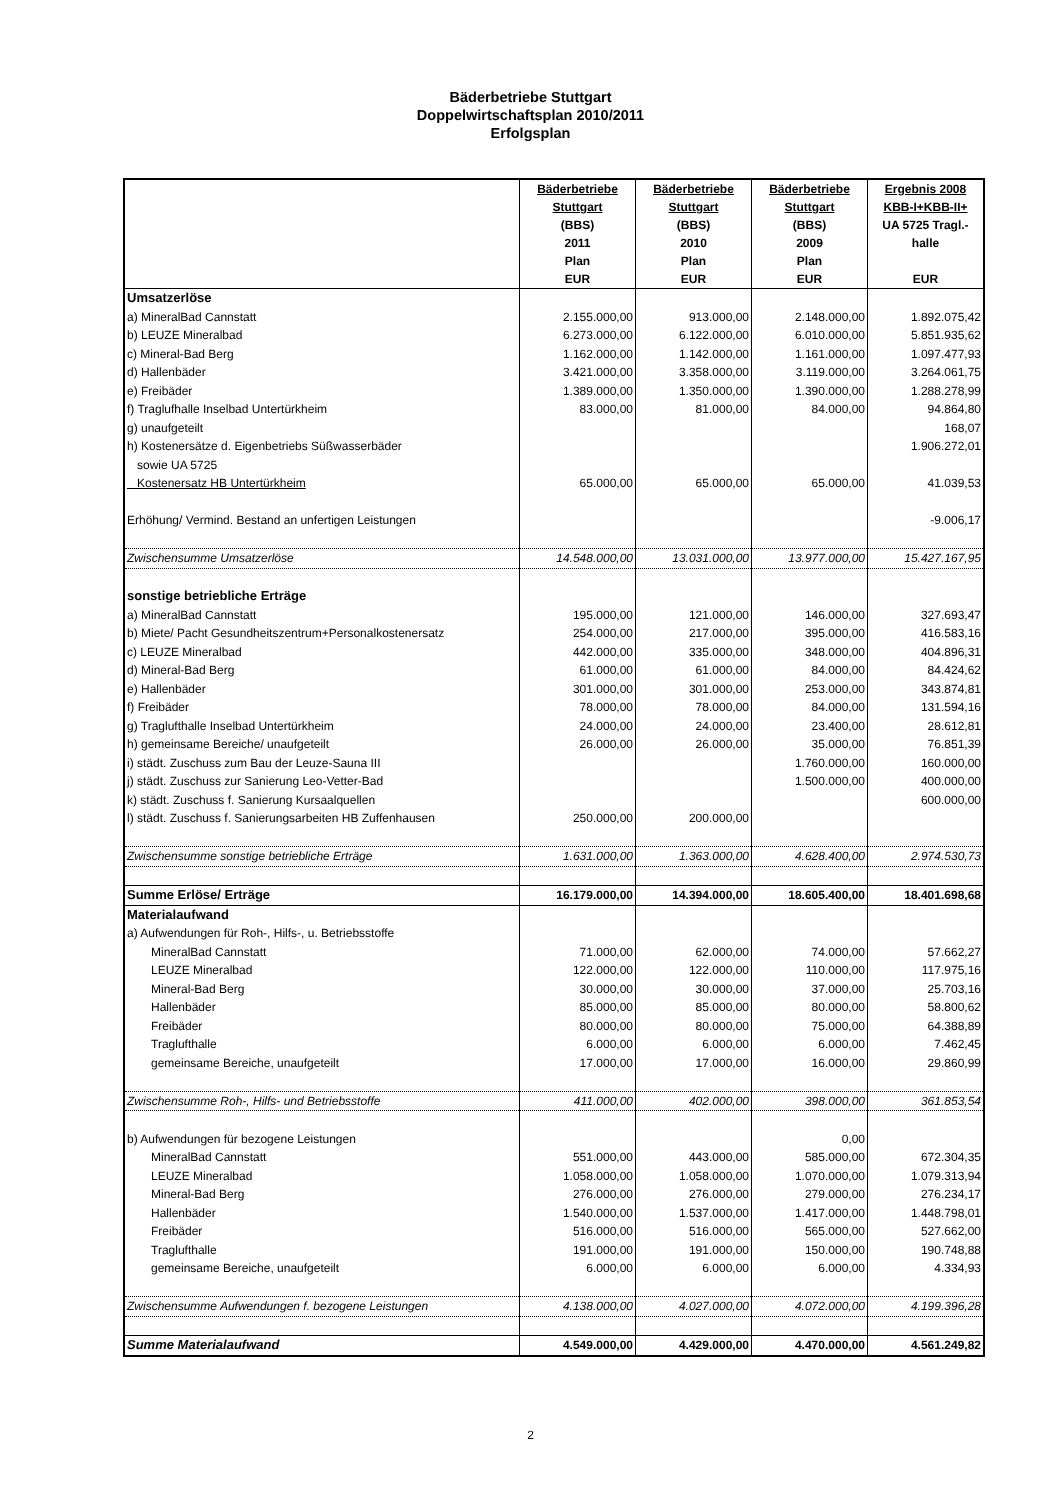Bäderbetriebe Stuttgart
Doppelwirtschaftsplan 2010/2011
Erfolgsplan
| | Bäderbetriebe Stuttgart (BBS) 2011 Plan EUR | Bäderbetriebe Stuttgart (BBS) 2010 Plan EUR | Bäderbetriebe Stuttgart (BBS) 2009 Plan EUR | Ergebnis 2008 KBB-I+KBB-II+ UA 5725 Tragl.- halle EUR |
| --- | --- | --- | --- | --- |
| Umsatzerlöse | | | | |
| a) MineralBad Cannstatt | 2.155.000,00 | 913.000,00 | 2.148.000,00 | 1.892.075,42 |
| b) LEUZE Mineralbad | 6.273.000,00 | 6.122.000,00 | 6.010.000,00 | 5.851.935,62 |
| c) Mineral-Bad Berg | 1.162.000,00 | 1.142.000,00 | 1.161.000,00 | 1.097.477,93 |
| d) Hallenbäder | 3.421.000,00 | 3.358.000,00 | 3.119.000,00 | 3.264.061,75 |
| e) Freibäder | 1.389.000,00 | 1.350.000,00 | 1.390.000,00 | 1.288.278,99 |
| f) Traglufhalle Inselbad Untertürkheim | 83.000,00 | 81.000,00 | 84.000,00 | 94.864,80 |
| g) unaufgeteilt | | | | 168,07 |
| h) Kostenersätze d. Eigenbetriebs Süßwasserbäder | | | | 1.906.272,01 |
| sowie UA 5725 | | | | |
| Kostenersatz HB Untertürkheim | 65.000,00 | 65.000,00 | 65.000,00 | 41.039,53 |
| Erhöhung/ Vermind. Bestand an unfertigen Leistungen | | | | -9.006,17 |
| Zwischensumme Umsatzerlöse | 14.548.000,00 | 13.031.000,00 | 13.977.000,00 | 15.427.167,95 |
| sonstige betriebliche Erträge | | | | |
| a) MineralBad Cannstatt | 195.000,00 | 121.000,00 | 146.000,00 | 327.693,47 |
| b) Miete/ Pacht Gesundheitszentrum+Personalkostenersatz | 254.000,00 | 217.000,00 | 395.000,00 | 416.583,16 |
| c) LEUZE Mineralbad | 442.000,00 | 335.000,00 | 348.000,00 | 404.896,31 |
| d) Mineral-Bad Berg | 61.000,00 | 61.000,00 | 84.000,00 | 84.424,62 |
| e) Hallenbäder | 301.000,00 | 301.000,00 | 253.000,00 | 343.874,81 |
| f) Freibäder | 78.000,00 | 78.000,00 | 84.000,00 | 131.594,16 |
| g) Traglufthalle Inselbad Untertürkheim | 24.000,00 | 24.000,00 | 23.400,00 | 28.612,81 |
| h) gemeinsame Bereiche/ unaufgeteilt | 26.000,00 | 26.000,00 | 35.000,00 | 76.851,39 |
| i) städt. Zuschuss zum Bau der Leuze-Sauna III | | | 1.760.000,00 | 160.000,00 |
| j) städt. Zuschuss zur Sanierung Leo-Vetter-Bad | | | 1.500.000,00 | 400.000,00 |
| k) städt. Zuschuss f. Sanierung Kursaalquellen | | | | 600.000,00 |
| l) städt. Zuschuss f. Sanierungsarbeiten HB Zuffenhausen | 250.000,00 | 200.000,00 | | |
| Zwischensumme sonstige betriebliche Erträge | 1.631.000,00 | 1.363.000,00 | 4.628.400,00 | 2.974.530,73 |
| Summe Erlöse/ Erträge | 16.179.000,00 | 14.394.000,00 | 18.605.400,00 | 18.401.698,68 |
| Materialaufwand | | | | |
| a) Aufwendungen für Roh-, Hilfs-, u. Betriebsstoffe | | | | |
| MineralBad Cannstatt | 71.000,00 | 62.000,00 | 74.000,00 | 57.662,27 |
| LEUZE Mineralbad | 122.000,00 | 122.000,00 | 110.000,00 | 117.975,16 |
| Mineral-Bad Berg | 30.000,00 | 30.000,00 | 37.000,00 | 25.703,16 |
| Hallenbäder | 85.000,00 | 85.000,00 | 80.000,00 | 58.800,62 |
| Freibäder | 80.000,00 | 80.000,00 | 75.000,00 | 64.388,89 |
| Traglufthalle | 6.000,00 | 6.000,00 | 6.000,00 | 7.462,45 |
| gemeinsame Bereiche, unaufgeteilt | 17.000,00 | 17.000,00 | 16.000,00 | 29.860,99 |
| Zwischensumme Roh-, Hilfs- und Betriebsstoffe | 411.000,00 | 402.000,00 | 398.000,00 | 361.853,54 |
| b) Aufwendungen für bezogene Leistungen | | | 0,00 | |
| MineralBad Cannstatt | 551.000,00 | 443.000,00 | 585.000,00 | 672.304,35 |
| LEUZE Mineralbad | 1.058.000,00 | 1.058.000,00 | 1.070.000,00 | 1.079.313,94 |
| Mineral-Bad Berg | 276.000,00 | 276.000,00 | 279.000,00 | 276.234,17 |
| Hallenbäder | 1.540.000,00 | 1.537.000,00 | 1.417.000,00 | 1.448.798,01 |
| Freibäder | 516.000,00 | 516.000,00 | 565.000,00 | 527.662,00 |
| Traglufthalle | 191.000,00 | 191.000,00 | 150.000,00 | 190.748,88 |
| gemeinsame Bereiche, unaufgeteilt | 6.000,00 | 6.000,00 | 6.000,00 | 4.334,93 |
| Zwischensumme Aufwendungen f. bezogene Leistungen | 4.138.000,00 | 4.027.000,00 | 4.072.000,00 | 4.199.396,28 |
| Summe Materialaufwand | 4.549.000,00 | 4.429.000,00 | 4.470.000,00 | 4.561.249,82 |
2